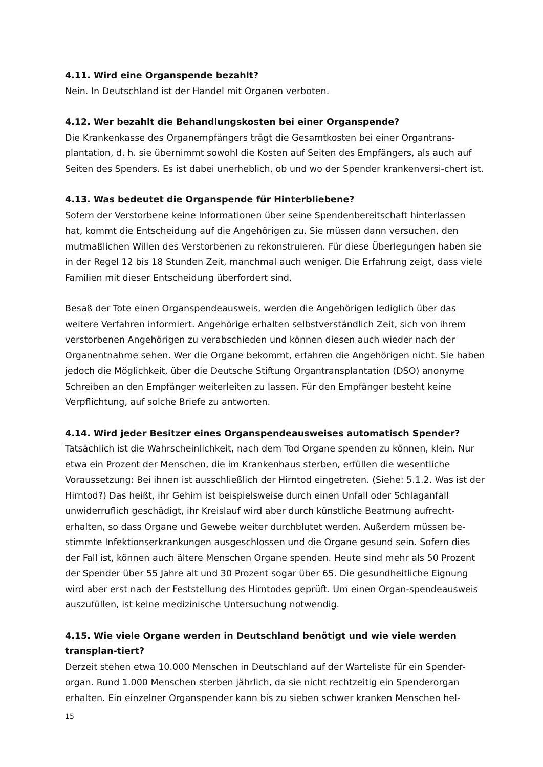4.11. Wird eine Organspende bezahlt?
Nein. In Deutschland ist der Handel mit Organen verboten.
4.12. Wer bezahlt die Behandlungskosten bei einer Organspende?
Die Krankenkasse des Organempfängers trägt die Gesamtkosten bei einer Organtrans-plantation, d. h. sie übernimmt sowohl die Kosten auf Seiten des Empfängers, als auch auf Seiten des Spenders. Es ist dabei unerheblich, ob und wo der Spender krankenversi-chert ist.
4.13. Was bedeutet die Organspende für Hinterbliebene?
Sofern der Verstorbene keine Informationen über seine Spendenbereitschaft hinterlassen hat, kommt die Entscheidung auf die Angehörigen zu. Sie müssen dann versuchen, den mutmaßlichen Willen des Verstorbenen zu rekonstruieren. Für diese Überlegungen haben sie in der Regel 12 bis 18 Stunden Zeit, manchmal auch weniger. Die Erfahrung zeigt, dass viele Familien mit dieser Entscheidung überfordert sind.
Besaß der Tote einen Organspendeausweis, werden die Angehörigen lediglich über das weitere Verfahren informiert. Angehörige erhalten selbstverständlich Zeit, sich von ihrem verstorbenen Angehörigen zu verabschieden und können diesen auch wieder nach der Organentnahme sehen. Wer die Organe bekommt, erfahren die Angehörigen nicht. Sie haben jedoch die Möglichkeit, über die Deutsche Stiftung Organtransplantation (DSO) anonyme Schreiben an den Empfänger weiterleiten zu lassen. Für den Empfänger besteht keine Verpflichtung, auf solche Briefe zu antworten.
4.14. Wird jeder Besitzer eines Organspendeausweises automatisch Spender?
Tatsächlich ist die Wahrscheinlichkeit, nach dem Tod Organe spenden zu können, klein. Nur etwa ein Prozent der Menschen, die im Krankenhaus sterben, erfüllen die wesentliche Voraussetzung: Bei ihnen ist ausschließlich der Hirntod eingetreten. (Siehe: 5.1.2. Was ist der Hirntod?) Das heißt, ihr Gehirn ist beispielsweise durch einen Unfall oder Schlaganfall unwiderruflich geschädigt, ihr Kreislauf wird aber durch künstliche Beatmung aufrecht-erhalten, so dass Organe und Gewebe weiter durchblutet werden. Außerdem müssen be-stimmte Infektionserkrankungen ausgeschlossen und die Organe gesund sein. Sofern dies der Fall ist, können auch ältere Menschen Organe spenden. Heute sind mehr als 50 Prozent der Spender über 55 Jahre alt und 30 Prozent sogar über 65. Die gesundheitliche Eignung wird aber erst nach der Feststellung des Hirntodes geprüft. Um einen Organ-spendeausweis auszufüllen, ist keine medizinische Untersuchung notwendig.
4.15. Wie viele Organe werden in Deutschland benötigt und wie viele werden transplan-tiert?
Derzeit stehen etwa 10.000 Menschen in Deutschland auf der Warteliste für ein Spender-organ. Rund 1.000 Menschen sterben jährlich, da sie nicht rechtzeitig ein Spenderorgan erhalten. Ein einzelner Organspender kann bis zu sieben schwer kranken Menschen hel-
15